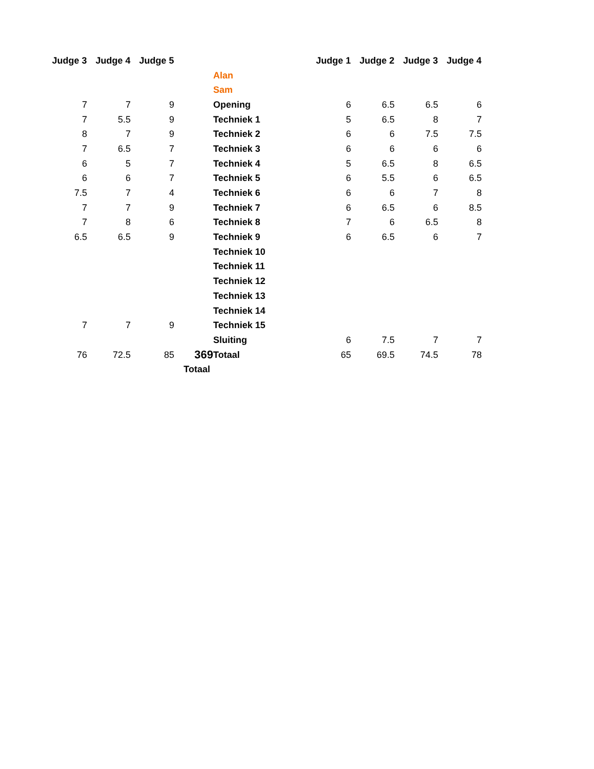| Judge 3 | Judge 4 | Judge 5 | | | Judge 1 | Judge 2 | Judge 3 | Judge 4 |
| | | | | Alan | | | | |
| | | | | Sam | | | | |
| 7 | 7 | 9 | | Opening | 6 | 6.5 | 6.5 | 6 |
| 7 | 5.5 | 9 | | Techniek 1 | 5 | 6.5 | 8 | 7 |
| 8 | 7 | 9 | | Techniek 2 | 6 | 6 | 7.5 | 7.5 |
| 7 | 6.5 | 7 | | Techniek 3 | 6 | 6 | 6 | 6 |
| 6 | 5 | 7 | | Techniek 4 | 5 | 6.5 | 8 | 6.5 |
| 6 | 6 | 7 | | Techniek 5 | 6 | 5.5 | 6 | 6.5 |
| 7.5 | 7 | 4 | | Techniek 6 | 6 | 6 | 7 | 8 |
| 7 | 7 | 9 | | Techniek 7 | 6 | 6.5 | 6 | 8.5 |
| 7 | 8 | 6 | | Techniek 8 | 7 | 6 | 6.5 | 8 |
| 6.5 | 6.5 | 9 | | Techniek 9 | 6 | 6.5 | 6 | 7 |
| | | | | Techniek 10 | | | | |
| | | | | Techniek 11 | | | | |
| | | | | Techniek 12 | | | | |
| | | | | Techniek 13 | | | | |
| | | | | Techniek 14 | | | | |
| 7 | 7 | 9 | | Techniek 15 | | | | |
| | | | | Sluiting | 6 | 7.5 | 7 | 7 |
| 76 | 72.5 | 85 | 369 | Totaal | 65 | 69.5 | 74.5 | 78 |
| | | Totaal | | | | | | |